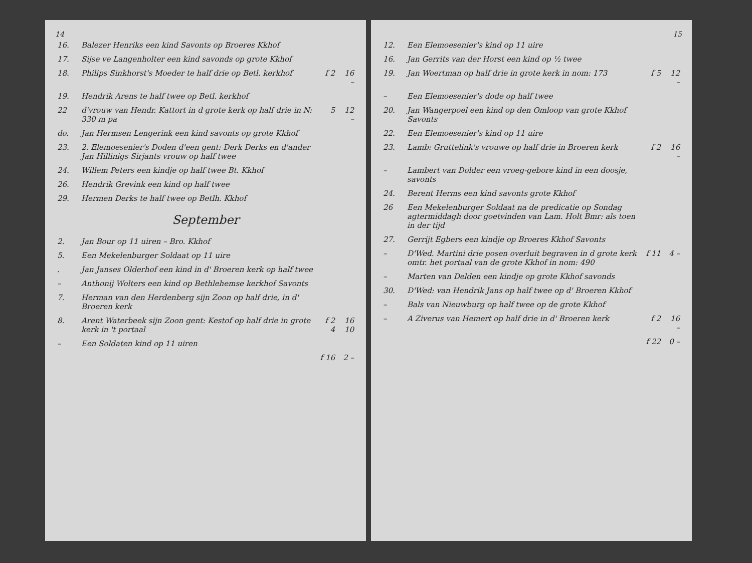14
| 16. | Balezer Henriks een kind Savonts op Broeres Kkhof | | |
| 17. | Sijse ve Langenholter een kind savonds op grote Kkhof | | |
| 18. | Philips Sinkhorst's Moeder te half drie op Betl. kerkhof | f 2 | 16 – |
| 19. | Hendrik Arens te half twee op Betl. kerkhof | | |
| 22 | d'vrouw van Hendr. Kattort in d grote kerk op half drie in N: 330 m pa | 5 | 12 – |
| do. | Jan Hermsen Lengerink een kind savonts op grote Kkhof | | |
| 23. | 2. Elemoesenier's Doden d'een gent: Derk Derks en d'ander Jan Hillinigs Sirjants vrouw op half twee | | |
| 24. | Willem Peters een kindje op half twee Bt. Kkhof | | |
| 26. | Hendrik Grevink een kind op half twee | | |
| 29. | Hermen Derks te half twee op Betlh. Kkhof | | |
| September | | | |
| 2. | Jan Bour op 11 uiren – Bro. Kkhof | | |
| 5. | Een Mekelenburger Soldaat op 11 uire | | |
| . | Jan Janses Olderhof een kind in d' Broeren kerk op half twee | | |
| – | Anthonij Wolters een kind op Bethlehemse kerkhof Savonts | | |
| 7. | Herman van den Herdenberg sijn Zoon op half drie, in d' Broeren kerk | | |
| 8. | Arent Waterbeek sijn Zoon gent: Kestof op half drie in grote kerk in 't portaal | f 2 4 | 16 10 |
| – | Een Soldaten kind op 11 uiren | | |
| | | f 16 | 2 – |
15
| 12. | Een Elemoesenier's kind op 11 uire | | |
| 16. | Jan Gerrits van der Horst een kind op ½ twee | | |
| 19. | Jan Woertman op half drie in grote kerk in nom: 173 | f 5 | 12 – |
| – | Een Elemoesenier's dode op half twee | | |
| 20. | Jan Wangerpoel een kind op den Omloop van grote Kkhof Savonts | | |
| 22. | Een Elemoesenier's kind op 11 uire | | |
| 23. | Lamb: Gruttelink's vrouwe op half drie in Broeren kerk | f 2 | 16 – |
| – | Lambert van Dolder een vroeg-gebore kind in een doosje, savonts | | |
| 24. | Berent Herms een kind savonts grote Kkhof | | |
| 26 | Een Mekelenburger Soldaat na de predicatie op Sondag agtermiddagh door goetvinden van Lam. Holt Bmr: als toen in der tijd | | |
| 27. | Gerrijt Egbers een kindje op Broeres Kkhof Savonts | | |
| – | D'Wed. Martini drie posen overluit begraven in d grote kerk omtr. het portaal van de grote Kkhof in nom: 490 | f 11 | 4 – |
| – | Marten van Delden een kindje op grote Kkhof savonds | | |
| 30. | D'Wed: van Hendrik Jans op half twee op d' Broeren Kkhof | | |
| – | Bals van Nieuwburg op half twee op de grote Kkhof | | |
| – | A Ziverus van Hemert op half drie in d' Broeren kerk | f 2 | 16 – |
| | | f 22 | 0 – |